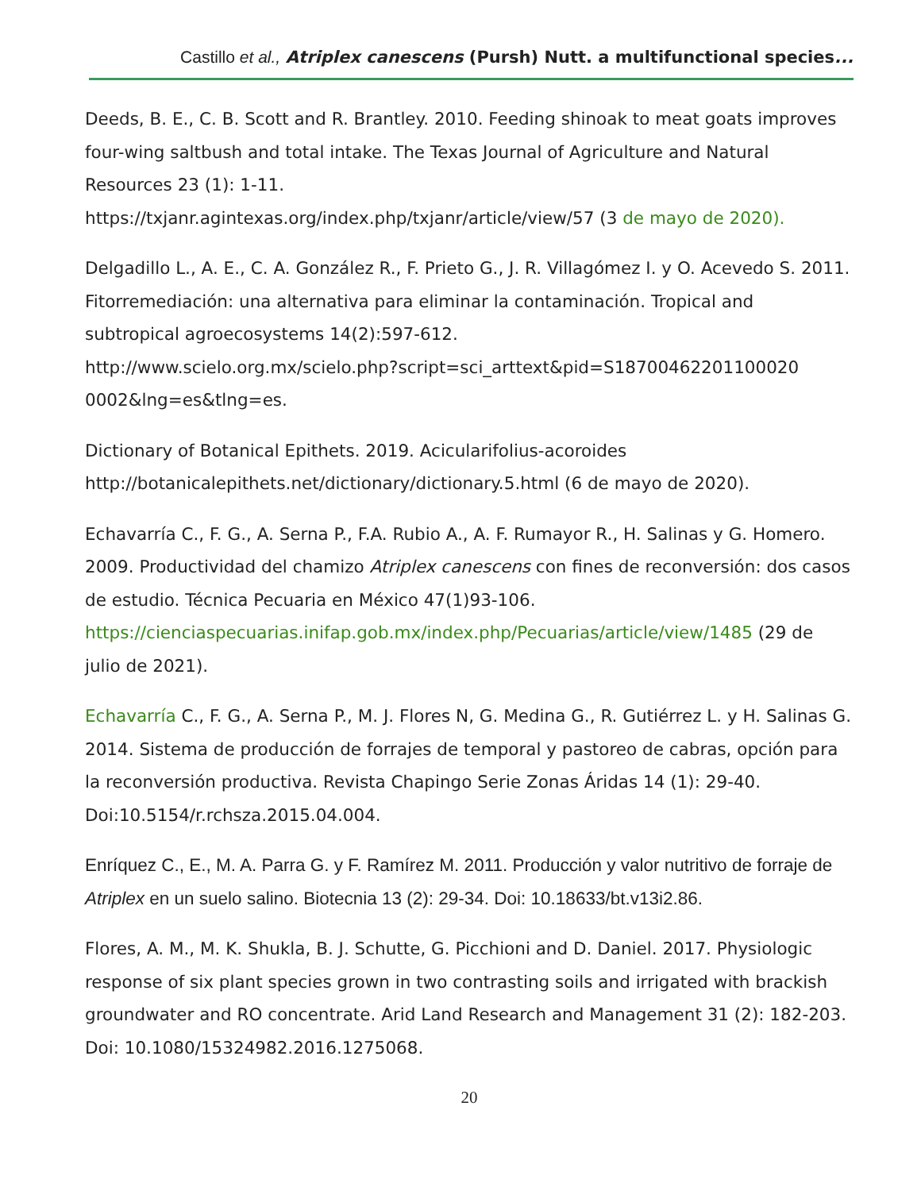Castillo et al., Atriplex canescens (Pursh) Nutt. a multifunctional species...
Deeds, B. E., C. B. Scott and R. Brantley. 2010. Feeding shinoak to meat goats improves four-wing saltbush and total intake. The Texas Journal of Agriculture and Natural Resources 23 (1): 1-11.
https://txjanr.agintexas.org/index.php/txjanr/article/view/57 (3 de mayo de 2020).
Delgadillo L., A. E., C. A. González R., F. Prieto G., J. R. Villagómez I. y O. Acevedo S. 2011. Fitorremediación: una alternativa para eliminar la contaminación. Tropical and subtropical agroecosystems 14(2):597-612.
http://www.scielo.org.mx/scielo.php?script=sci_arttext&pid=S18700462201100020 0002&lng=es&tlng=es.
Dictionary of Botanical Epithets. 2019. Acicularifolius-acoroides
http://botanicalepithets.net/dictionary/dictionary.5.html (6 de mayo de 2020).
Echavarría C., F. G., A. Serna P., F.A. Rubio A., A. F. Rumayor R., H. Salinas y G. Homero. 2009. Productividad del chamizo Atriplex canescens con fines de reconversión: dos casos de estudio. Técnica Pecuaria en México 47(1)93-106. https://cienciaspecuarias.inifap.gob.mx/index.php/Pecuarias/article/view/1485 (29 de julio de 2021).
Echavarría C., F. G., A. Serna P., M. J. Flores N, G. Medina G., R. Gutiérrez L. y H. Salinas G. 2014. Sistema de producción de forrajes de temporal y pastoreo de cabras, opción para la reconversión productiva. Revista Chapingo Serie Zonas Áridas 14 (1): 29-40. Doi:10.5154/r.rchsza.2015.04.004.
Enríquez C., E., M. A. Parra G. y F. Ramírez M. 2011. Producción y valor nutritivo de forraje de Atriplex en un suelo salino. Biotecnia 13 (2): 29-34. Doi: 10.18633/bt.v13i2.86.
Flores, A. M., M. K. Shukla, B. J. Schutte, G. Picchioni and D. Daniel. 2017. Physiologic response of six plant species grown in two contrasting soils and irrigated with brackish groundwater and RO concentrate. Arid Land Research and Management 31 (2): 182-203. Doi: 10.1080/15324982.2016.1275068.
20